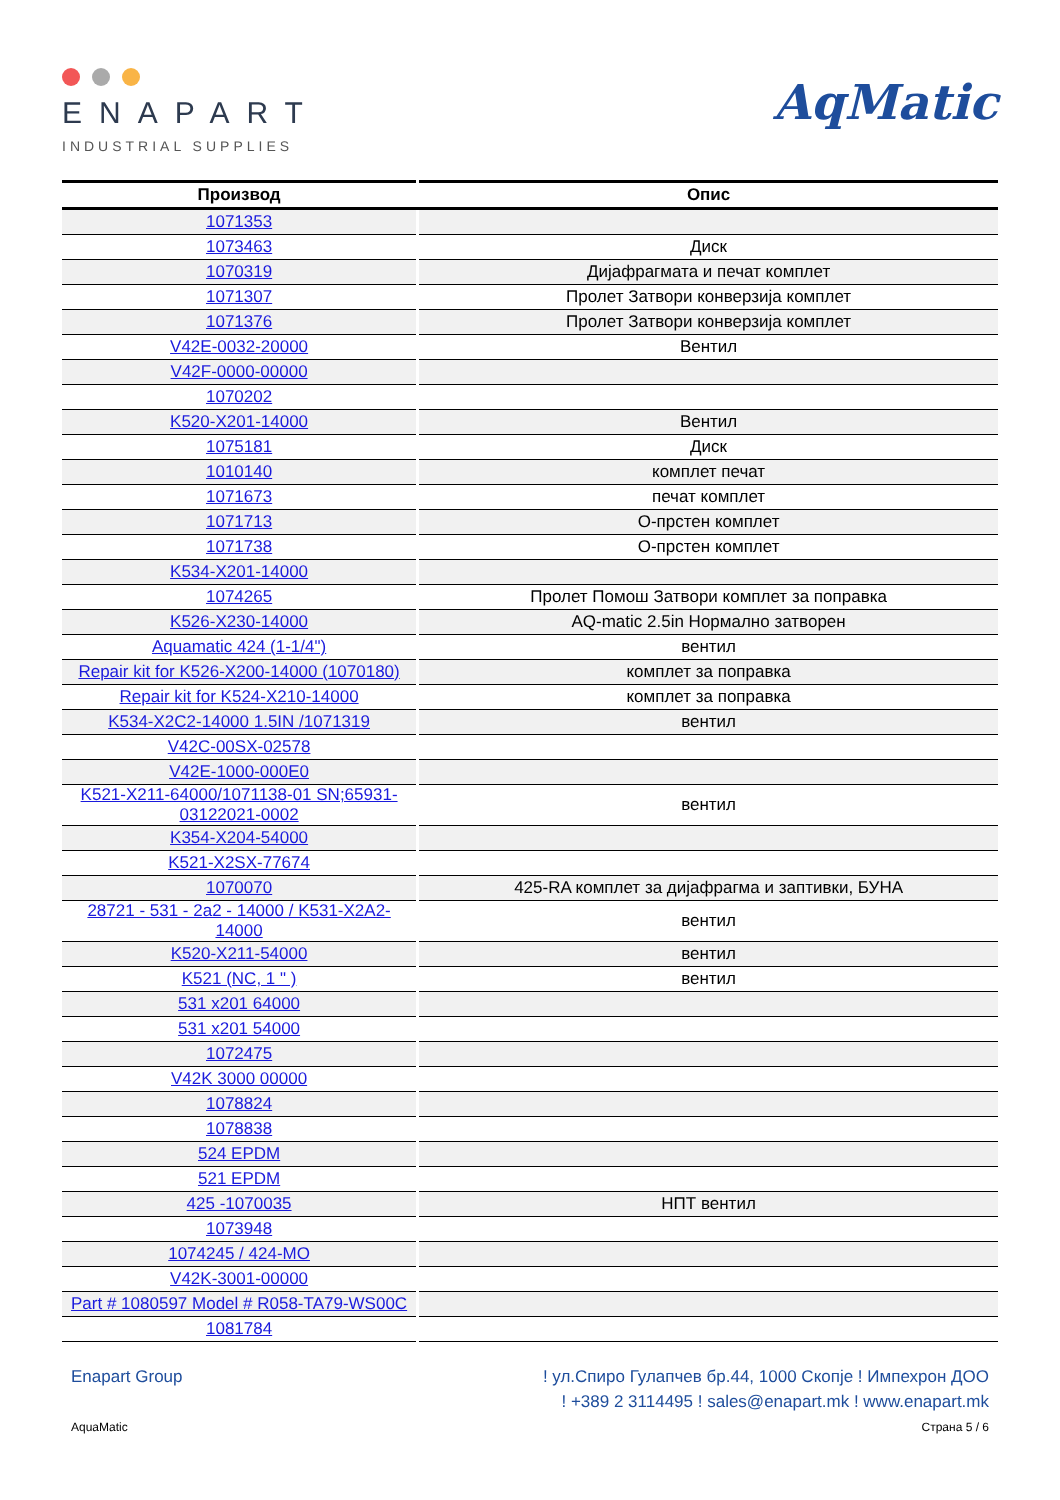ENAPART
INDUSTRIAL SUPPLIES
AqMatic
| Производ | Опис |
| --- | --- |
| 1071353 | |
| 1073463 | Диск |
| 1070319 | Дијафрагмата и печат комплет |
| 1071307 | Пролет Затвори конверзија комплет |
| 1071376 | Пролет Затвори конверзија комплет |
| V42E-0032-20000 | Вентил |
| V42F-0000-00000 | |
| 1070202 | |
| K520-X201-14000 | Вентил |
| 1075181 | Диск |
| 1010140 | комплет печат |
| 1071673 | печат комплет |
| 1071713 | О-прстен комплет |
| 1071738 | О-прстен комплет |
| K534-X201-14000 | |
| 1074265 | Пролет Помош Затвори комплет за поправка |
| K526-X230-14000 | AQ-matic 2.5in Нормално затворен |
| Aquamatic 424 (1-1/4") | вентил |
| Repair kit for K526-X200-14000 (1070180) | комплет за поправка |
| Repair kit for K524-X210-14000 | комплет за поправка |
| K534-X2C2-14000 1.5IN /1071319 | вентил |
| V42C-00SX-02578 | |
| V42E-1000-000E0 | |
| K521-X211-64000/1071138-01 SN;65931-03122021-0002 | вентил |
| K354-X204-54000 | |
| K521-X2SX-77674 | |
| 1070070 | 425-RA комплет за дијафрагма и заптивки, БУНА |
| 28721 - 531 - 2a2 - 14000 / K531-X2A2-14000 | вентил |
| K520-X211-54000 | вентил |
| K521 (NC, 1 " ) | вентил |
| 531 x201 64000 | |
| 531 x201 54000 | |
| 1072475 | |
| V42K 3000 00000 | |
| 1078824 | |
| 1078838 | |
| 524 EPDM | |
| 521 EPDM | |
| 425 -1070035 | НПТ вентил |
| 1073948 | |
| 1074245 / 424-MO | |
| V42K-3001-00000 | |
| Part # 1080597 Model # R058-TA79-WS00C | |
| 1081784 | |
Enapart Group ! ул.Спиро Гулапчев бр.44, 1000 Скопје ! Импехрон ДОО
! +389 2 3114495 ! sales@enapart.mk ! www.enapart.mk
AquaMatic Страна 5 / 6